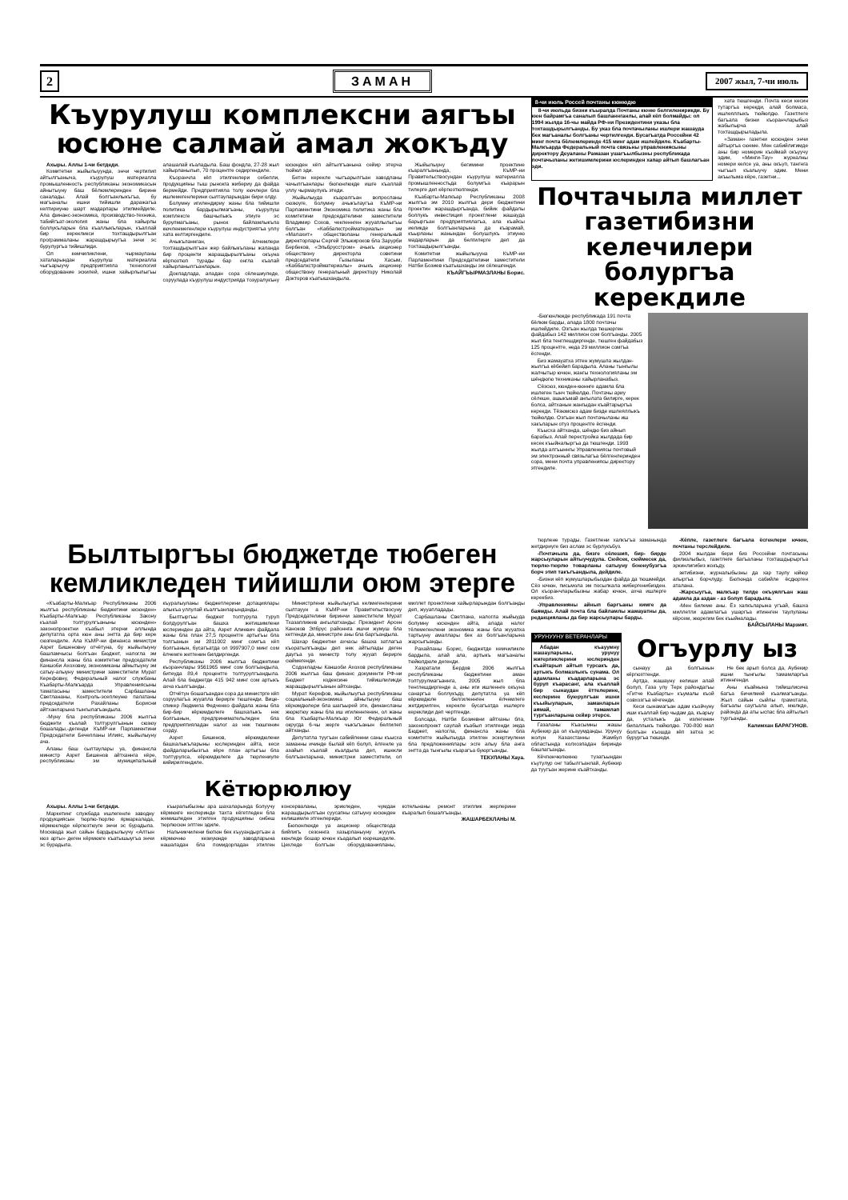2 ЗАМАН 2007 жыл, 7-чи июль
Къурулуш комплексни аягъы юсюне салмай амал жокъду
Ахыры. Аллы 1-чи бетдеди.
Комитетни жыйылыуунда, энчи чертилип айтылгъаныча, къурулуш материалла промышленность республиканы экономикасын айнытыуну баш бёлюмлеринден бирине саналады. Алай болгъанлыкъгъа, бу магъаналы ишни тийишли даражагъа келтириуню шарт мадарлары этилмейдиле. Ала финанс-экономика, производство-техника, табийгъат-экология жаны бла хайырлы боллукъларын бла къаллыкъларын, къаллай бир керекликси тохташдырылгъан программаланы жарашдырыугъа энчи эс бурулургъа тийишлиди.
Ол кемчиликлени, чырмауланы хаталарындан къурулуш материалла чыгъарыучу предприятияла технология оборудование эскилей, ишни хайырлылыгъы алашалай къаладыла. Баш фондла, 27-28 жыл хайырланылып, 70 процентге седиргендиле.
Къоранчла кёп этилгенлери себепли, продукцияны тыш рынокга жибериу да файда бермейди. Предприятияла толу кючлери бла ишлемегенлерини сылтауларындан бири олду.
Болумну игилендириу жаны бла тийишли политика бардырылмагъаны, къурулуш комплексге башчылыкъ этиуге эс бурулмагъаны, рынок байламлыкъла кючленмегенлери къурулуш индустриягъа уллу хата келтиргендиле.
Ачыкъланнган, ёлчемлери тохташдырылгъан жер байлыкъланы жаланда бир проценти жарашдырылгъаны окъуна кёргюзтюп турады бар онгла къалай хайырланылгъанларын.
Докладлада, аладан сора сёлешиуледе, соруулада къурулуш индустрияда тозуралукъну юсюнден кёп айтылгъанына сейир этерча тюйюл эди.
Бетон керекле чыгъарылгъан заводланы чачылгъанлары бюгюнлюкде ишге къаллай уллу чырмаулукъ этеди.
Жыйылыуда къаралгъан вопросланы сюзюуге, болумну ачыкълаугъа КъМР-ни Парламентини Экономика политика жаны бла комитетини председателини заместители Владимир Сохов, чекленнген жууаплылыгъы болгъан «Каббалкстройматериалы» эм «Малахит» обществоланы генеральный директорлары Сергей Эльжироков бла Зарурби Бербеков, «Эльбрусстром» ачыкъ акционер обществону директорла советини председатели Гызыланы Хасым, «Каббалкстройматериалы» ачыкъ акционер обществону генеральный директору Николай Докторов къатышхандыла.
Жыйылыуну бегимини проектине къаралгъанында, КъМР-ни Правительствосундан къурулуш материалла промышленностьда болумгъа къарарын тилерге деп кёргюзтюлгенди.
Къабарты-Малкъар Республиканы 2008 жылгъа эм 2010 жылгъа дери бюджетини проектин жарашдыргъанда, бийик файдалы боллукъ инвестиция проектлени жашауда барыргъан предприятиялагъа, ала къайсы иеликде болгъанларына да къарамай, къырланы жанындан болушлукъ этиуню мадарларын да белгилерге деп да тохташдырылгъанды.
Комитетни жыйылыууна КъМР-ни Парламентини Председателини заместители Натби Бозиев къатышханды эм сёлешгенди.
КЪАЙГЪЫРМАЗЛАНЫ Борис.
8-чи июль Россей почтаны кюнюдю
8-чи июльда бизни къыралда Почтаны кюню белгиленирикди. Бу кюн байрамгъа саналып башланнганлы, алай кёп болмайды: ол 1994 жылда 16-чы майда РФ-ни Президентини указы бла тохташдырылгъанды. Бу указ бла почтачыланы ишлери жашауда бек магъаналы болгъаны чертилгенди. Бусагъатда Россейни 42 минг почта бёлюмлеринде 415 минг адам ишлейдиле. Къабарты-Малкъарда Федеральный почта связьны управлениясыны директору Деуаланы Рамазан ушагъылбызны республикада почтачыланы жетишимлерини юслеринден хапар айтып башлагъан эди.
хата тюшгенди. Почта кеси кесин тутаргъа керекди, алай болмаса, ишлеяллыкъ тюйюлдю. Газетлеге багъала бизни къоранчларыбыз жабылырча алай тохташдырыладыла.
«Заман» газетни юсюнден энчи айтыргъа сюеме. Мен сабийлигимде аны бир номерин къоймай окъуучу эдим, «Минги-Тау» журналны номери келсе уа, аны окъуп, тангнга чыгъып къалыучу эдим. Мени акъылыма кёре, газетни...
Почтачыла миллет газетибизни келечилери болургъа керекдиле
-Бюгюнлюкде республикада 191 почта бёлюм барды, алада 1800 почтачы ишлейдиле. Озгъан жылда тюшюрген файдабыз 142 миллион сом болгъанды. 2005 жыл бла тенглешдиргенде, тюшген файдабыз 125 процентге, неда 29 миллион сомгъа ёсгенди.
Биз жамауатха этген жумушла жылдан-жылгъа кёбейип барадыла. Аланы тынгылы жалчытыр ючюн, жангы технологияланы эм шёндюгю техниканы хайырланабыз.
Сёзсюз, кюнден-кюннге адамла бла ишлеген тынч тюйюлдю. Почтачы ариу сёлеше, ашыкъмай ангылата билирге, керек болса, айтханын жангыдан къайтарыргъа керекди. Тёзюмсюз адам бизде ишлеяллыкъ тюйюлдю. Озгъан жыл почтачыланы иш хакъларын отуз процентге ёсгенди.
Къысха айтханда, шёндю биз айнып барабыз. Алай перестройка жылдада бир кесек къыйналыргъа да тюшгенди. 1993 жылда алгъыннгы Управлениясы почтовый эм электронный связьлагъа бёлгенлеринден сора, мени почта управлениясы директору этгендиле.
Былтыргъы бюджетде тюбеген кемликледен тийишли оюм этерге
«Къабарты-Малкъар Республиканы 2006 жылгъа республиканы бюджетини юсюнден» Къабарты-Малкъар Республиканы Закону къалай толтурулгъаныны юсюнден» законопроектни къабыл этерни аллында депутатла орта кюн аны энтта да бир кере сюзгендиле. Ала КъМР-ни финанса министри Азрет Бишеновну отчётуна, бу жыйылыуну башламчысы болгъан Бюджет, налогла эм финансла жаны бла комитетни председатели Каншоби Ахоховну, экономиканы айнытыуну эм сатыу-алыуну министрини заместители Мурат Керефовну, Федеральный налог службаны Къабарты-Малкъарда Управлениясыны таматасыны заместители Сарбашланы Светлананы, Контроль-эсепле­уню палатаны председатели Рахайланы Борисни айтханларына тынгылагъандыла.
-Муну бла республиканы 2006 жылгъа бюджети къалай толтурулгъанын сюзюу бошалады,-дегенди КъМР-ни Парламентини Председатели Бечелланы Илияс, жыйылыуну ача.
Аланы баш сылтаулары уа, финансла министр Азрет Бишенов айтханнга кёре, республиканы эм муниципальный къуралыуланы бюджетлерини дотациялары алыкъа уллулай къалгъанларынданды.
Былтыргъы бюджет толтурула туруп болдурулгъан башха жетишимлени юслеринден да айта, Азрет Алиевич файдала жаны бла план 27,5 процентге артыгъы бла толгъанын эм 2811002 минг сомгъа кёп болгъанын, бусагъатда ол 9997907,0 минг сом ёлчемге жетгенин билдиргенди.
Республиканы 2006 жылгъа бюджетини къоранчлары 9561965 минг сом болгъандыла, битеуда 89,4 процентге толтурулгъандыла. Алай бла бюджетде 415 942 минг сом артыкъ ахча къалгъанды.
Отчётун бошагъандан сора да министрге кёп соруулагъа жууапла берирге тюшгенди. Вице-спикер Людмила Федченко файдала жаны бла бир-бир кёрюмдюлеге башхалыкъ нек болгъанын, предпринимательледен бла предприятияладан налог аз нек тюшгенин сорду.
Азрет Бишенов, кёрюмдюлени башхалыкъларыны юслеринден айта, кеси файдаларыбызгъа кёре план артыгъы бла толтурулса, кёрюмдюлеге да тюрлениуле кийирилгендиле.
Министрлени жыйылыугъа келмегенлерини сылтауун а КъМР-ни Правительствосуну Председателини биринчи заместители Мурат Тхазаплижев ангылатханды: Президент Арсен Каноков Элбрус районнга ишчи жумуш бла кетгенди да, министрле аны бла баргъандыла.
Шахар бюджетни ахчасы башха затлагъа къоратылгъанды деп нек айтылады деген даугъа уа министр толу жууап берирге сюймегенди.
Содокладчы Каншоби Ахохов республиканы 2006 жылгъа баш финанс документи РФ-ни Бюджет кодексине тийишлиликде жарашдырылгъанын айтханды.
Мурат Керефов, жыйылыугъа республиканы социальный-экономика айнытыуну баш кёрюмдюлери бла шагъырей эте, финансланы жюрютюу жаны бла иш игиленнгенин, ол жаны бла Къабарты-Малкъар Юг Федеральный округда 6-чы жерге чыкъгъанын белгилеп айтханды.
Депутатла туугъан сабийленни саны къысха заманны ичинде былай кёп болуп, ёлгенле уа азайып къалай къалдыла деп, ишекли болгъанларына, министрни заместители, ол миллет проектлени хайырларындан болгъанды деп, жууапладады.
Сарбашланы Светлана, налогла жыйыуда болумну юсюнден айта, алада налог тёлемегенлени экономика жаны бла жууапха тартыуну амаллары бек аз болгъанларына жарсыгъанды.
Рахайланы Борис, бюджетде кемчиликле бардыла, алай ала, артыкъ магъаналы тюйюлдюле дегенди.
Хазратали Бердов 2006 жылгъа республиканы бюджетини аман толтурулмагъаннга, 2005 жыл бла тенглешдиргенде а, аны иги ишленнге окъуна санаргъа боллукъду, депутатла уа кёп кёрюмдюле белгиленнген ёлчемлеге жетдирилген, керекле бусагъатда ишлерге кереклиди деп чертгенди.
Болсада, Натби Бозиевни айтханы бла, законопроект саулай къабыл этилгенди эмда Бюджет, налогла, финансла жаны бла комитетге жыйылыуда этилген эскертиулени бла предложениялары эсге алыу бла анга энтта да тынгылы къарагъа буюргъанды.
ТЕКУЛАНЫ Хауа.
тюрлене турады. Газетлени халкъгъа заманында жетдириуге биз аслам эс бурлукъбуз.
-Почтачыла да, бизге сёлешип, бир- бирде жарсыуларын айтыучудула. Сюйсек, сюймесек да, тюрлю-тюрлю товарланы сатыуну боюнубузгъа борч этип такъгъандыла, дейдиле.
-Бизни кёп жумушларыбыздан файда да тюшмейди. Сёз ючюн, письмола эм посылкала жибергенибизден. Ол къоранчларыбызны жабар ючюн, ахча ишлерге керекбиз.
-Управленияны айнып баргъаны кимге да баямды. Алай почта бла байламлы жамауатны да, редакцияланы да бир жарсыулары барды.
-Кёпле, газетлеге багъала ёсгенлери ючюн, почтаны терслейдиле.
2004 жылдан бери биз Россейни почтасыны филиалыбыз, газетлеге багъаланы тохташдырыргъа эркинлигибиз жокъду.
зетибизни, журналыбызны да хар таулу юйюр алыргъа борчлуду. Бютюнда сабийле ёсдюрген аталана.
-Жарсыугъа, малкъар тилде окъуялгъан жаш адамла да аздан - аз болуп барадыла.
-Мен билеме аны. Ёз халкъларына угъай, башха миллетли адамлагъа ушаргъа итиннген таулуланы кёрсем, жюрегим бек къыйналады.
БАЙСЫЛАНЫ Марзият.
УРУНУУНУ ВЕТЕРАНЛАРЫ
Абадан къауумну жашауларыны, урунуу жигерликлерини юслеринден къайтарып айтып турсакъ да, артыкъ болмазлыкъ сунама. Ол адамланы къадарларына эс буруп къарасанг, ала къаллай бир сынаудан ёттелерине, кеслерине буюрулгъан ишни къыйыуларын, заманларын аямай, тамамлап тургъанларына сейир этерсе.
Газаланы Къасымны жашы Аубекир да ол къауумданды. Урунуу жолун Казахстанны Жамбул областында колхозладан биринде башлагъанды.
Кёчгюнчюлюкню тузагъындан къутулур онг табылгъанлай, Аубекир да туугъан жерине къайтханды.
Огъурлу ыз
сынауу да болгъанын кёргюзтгенди.
Артда, жашауну келиши алай болуп, Газа улу Терк районда­гъы «Гитче Къабарты» къумалы къой совхозгъа кёчгенди.
Кеси сынамагъан адам къойчуну иши къаллай бир чыдам да, къарыу да, усталыкъ да излегенин билаллыкъ тюйюлдю. 700-800 мал болгъан къошда кёп затха эс бурургъа тюшеди.
Не бек арып болса да, Аубекир ишни тынгылы тамамларгъа итиннгенди.
Аны къайнына тийишлисича багъа бичилмей къалмагъанды. Жыл сайын сыйлы грамотала, багъалы саугъала алып, мюлкде, районда да аты ыспас бла айтылып тургъанды.
Калимхан БАРАГУНОВ.
Кётюрюлюу
Ахыры. Аллы 1-чи бетдеди.
Маркетинг службада ишлегенле заводну продукциясын тюрлю-тюрлю ярмаркалада, кёрмюкледе кёргюзтюуге энчи эс бурадыла. Москвада жыл сайын бардырылыучу «Алтын кюз арты» деген кёрмюкге къатышыугъа энчи эс бурадыла.
къыралыбызны ара шахаларында болуучу кёрмюкге кеслеринде тахта кёгетледен бла жемишледен этилген продукцияны онбеш тюрлюсюн элтген эдиле.
Нальчикчилени бютюн бек къууандыргъан а кёрмючню кезиуюнде заводларына нашаладан бла помидорладан этилген консерваланы, эрикледен, чумдан жарашдырылгъан суусапны сатыуну юсюнден келишимле этгенлериди.
Бюгюнлюкде уа акционер обществода бийлигъ сезоннга хазырланыуну жууукъ кюнледе бошар ючюн къадалып кюрешедиле. Цехледе болгъан оборудованияланы, котельнаны ремонт этиллик жерлерине къаралып бошалгъанды.
ЖАШАРБЕКЛАНЫ М.